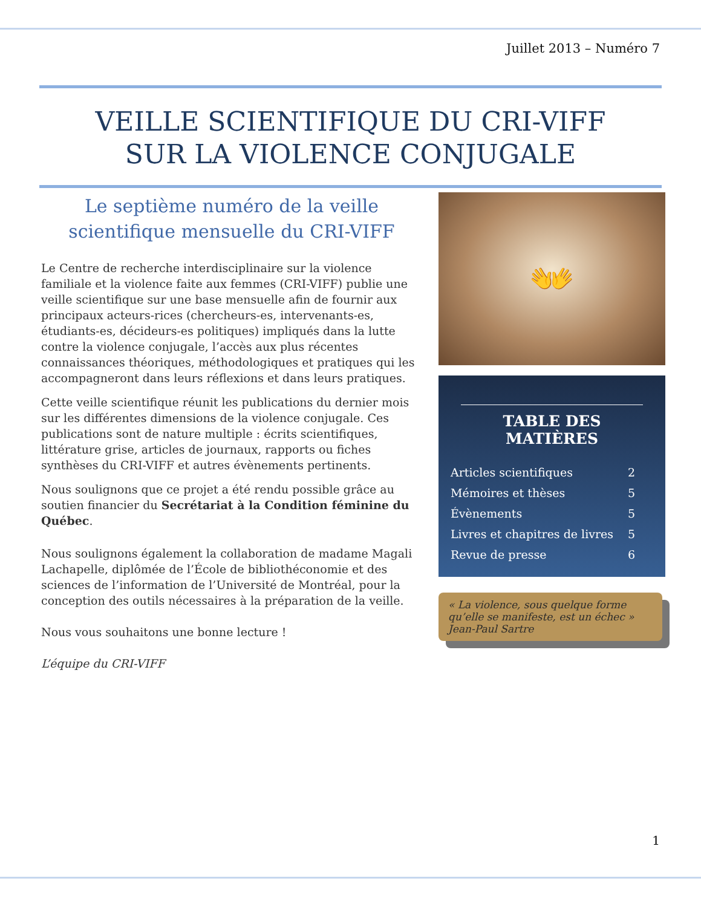Juillet 2013 – Numéro 7
VEILLE SCIENTIFIQUE DU CRI-VIFF
SUR LA VIOLENCE CONJUGALE
Le septième numéro de la veille scientifique mensuelle du CRI-VIFF
Le Centre de recherche interdisciplinaire sur la violence familiale et la violence faite aux femmes (CRI-VIFF) publie une veille scientifique sur une base mensuelle afin de fournir aux principaux acteurs-rices (chercheurs-es, intervenants-es, étudiants-es, décideurs-es politiques) impliqués dans la lutte contre la violence conjugale, l’accès aux plus récentes connaissances théoriques, méthodologiques et pratiques qui les accompagneront dans leurs réflexions et dans leurs pratiques.
Cette veille scientifique réunit les publications du dernier mois sur les différentes dimensions de la violence conjugale. Ces publications sont de nature multiple : écrits scientifiques, littérature grise, articles de journaux, rapports ou fiches synthèses du CRI-VIFF et autres évènements pertinents.
Nous soulignons que ce projet a été rendu possible grâce au soutien financier du Secrétariat à la Condition féminine du Québec.
Nous soulignons également la collaboration de madame Magali Lachapelle, diplômée de l’École de bibliothéconomie et des sciences de l’information de l’Université de Montréal, pour la conception des outils nécessaires à la préparation de la veille.
Nous vous souhaitons une bonne lecture !
L’équipe du CRI-VIFF
👐
TABLE DES MATIÈRES
| Articles scientifiques | 2 |
| Mémoires et thèses | 5 |
| Évènements | 5 |
| Livres et chapitres de livres | 5 |
| Revue de presse | 6 |
« La violence, sous quelque forme qu’elle se manifeste, est un échec » Jean-Paul Sartre
1